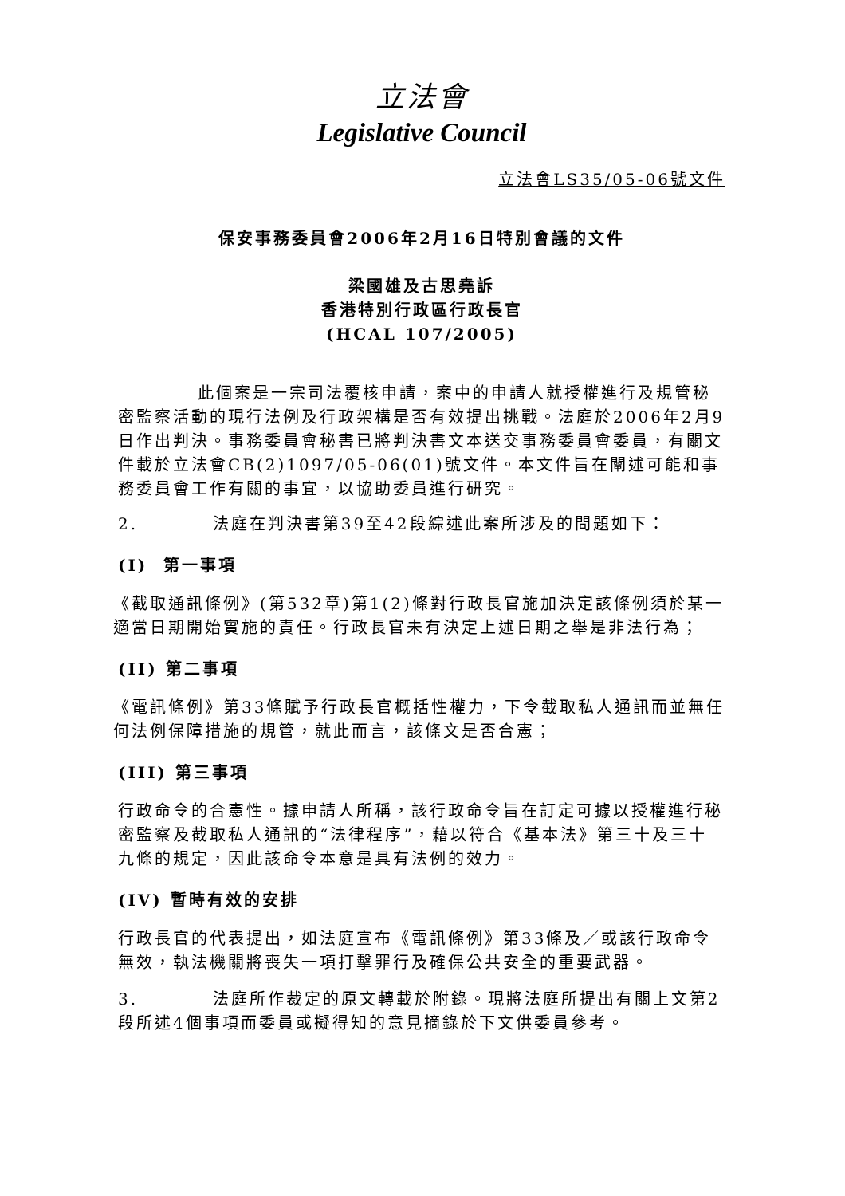立法會
Legislative Council
立法會LS35/05-06號文件
保安事務委員會2006年2月16日特別會議的文件
梁國雄及古思堯訴
香港特別行政區行政長官
(HCAL 107/2005)
此個案是一宗司法覆核申請，案中的申請人就授權進行及規管秘密監察活動的現行法例及行政架構是否有效提出挑戰。法庭於2006年2月9日作出判決。事務委員會秘書已將判決書文本送交事務委員會委員，有關文件載於立法會CB(2)1097/05-06(01)號文件。本文件旨在闡述可能和事務委員會工作有關的事宜，以協助委員進行研究。
2. 法庭在判決書第39至42段綜述此案所涉及的問題如下：
(I) 第一事項
《截取通訊條例》(第532章)第1(2)條對行政長官施加決定該條例須於某一適當日期開始實施的責任。行政長官未有決定上述日期之舉是非法行為；
(II) 第二事項
《電訊條例》第33條賦予行政長官概括性權力，下令截取私人通訊而並無任何法例保障措施的規管，就此而言，該條文是否合憲；
(III) 第三事項
行政命令的合憲性。據申請人所稱，該行政命令旨在訂定可據以授權進行秘密監察及截取私人通訊的“法律程序”，藉以符合《基本法》第三十及三十九條的規定，因此該命令本意是具有法例的效力。
(IV) 暫時有效的安排
行政長官的代表提出，如法庭宣布《電訊條例》第33條及／或該行政命令無效，執法機關將喪失一項打擊罪行及確保公共安全的重要武器。
3. 法庭所作裁定的原文轉載於附錄。現將法庭所提出有關上文第2段所述4個事項而委員或擬得知的意見摘錄於下文供委員參考。